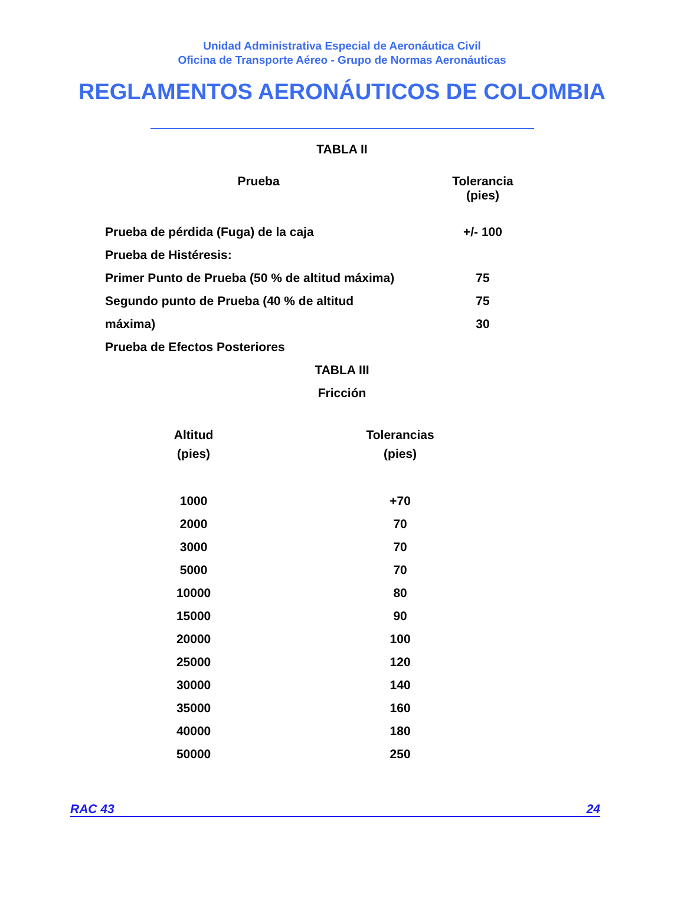Unidad Administrativa Especial de Aeronáutica Civil
Oficina de Transporte Aéreo - Grupo de Normas Aeronáuticas
REGLAMENTOS AERONÁUTICOS DE COLOMBIA
TABLA II
| Prueba | Tolerancia (pies) |
| --- | --- |
| Prueba de pérdida (Fuga) de la caja | +/- 100 |
| Prueba de Histéresis: | |
| Primer Punto de Prueba (50 % de altitud máxima) | 75 |
| Segundo punto de Prueba (40 % de altitud | 75 |
| máxima) | 30 |
| Prueba de Efectos Posteriores | |
TABLA III
Fricción
| Altitud (pies) | Tolerancias (pies) |
| --- | --- |
| 1000 | +70 |
| 2000 | 70 |
| 3000 | 70 |
| 5000 | 70 |
| 10000 | 80 |
| 15000 | 90 |
| 20000 | 100 |
| 25000 | 120 |
| 30000 | 140 |
| 35000 | 160 |
| 40000 | 180 |
| 50000 | 250 |
RAC 43 24